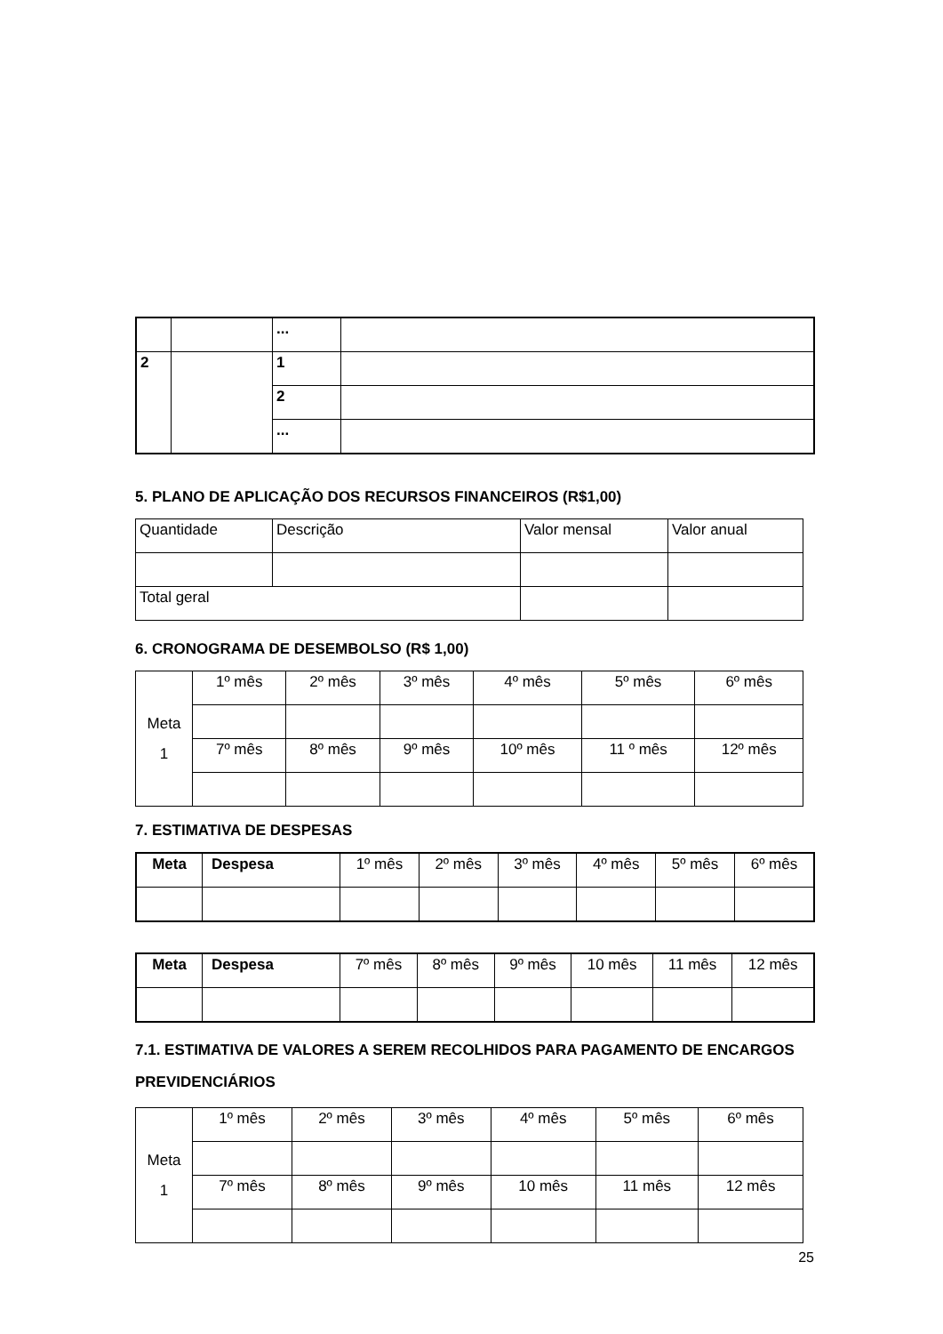| | | ... | |
| 2 | | 1 | |
| | | 2 | |
| | | ... | |
5. PLANO DE APLICAÇÃO DOS RECURSOS FINANCEIROS (R$1,00)
| Quantidade | Descrição | Valor mensal | Valor anual |
| Total geral | | | |
6. CRONOGRAMA DE DESEMBOLSO (R$ 1,00)
| Meta 1 | 1º mês | 2º mês | 3º mês | 4º mês | 5º mês | 6º mês |
| | 7º mês | 8º mês | 9º mês | 10º mês | 11 º mês | 12º mês |
7. ESTIMATIVA DE DESPESAS
| Meta | Despesa | 1º mês | 2º mês | 3º mês | 4º mês | 5º mês | 6º mês |
| Meta | Despesa | 7º mês | 8º mês | 9º mês | 10 mês | 11 mês | 12 mês |
7.1. ESTIMATIVA DE VALORES A SEREM RECOLHIDOS PARA PAGAMENTO DE ENCARGOS PREVIDENCIÁRIOS
| Meta 1 | 1º mês | 2º mês | 3º mês | 4º mês | 5º mês | 6º mês |
| | 7º mês | 8º mês | 9º mês | 10 mês | 11 mês | 12 mês |
25